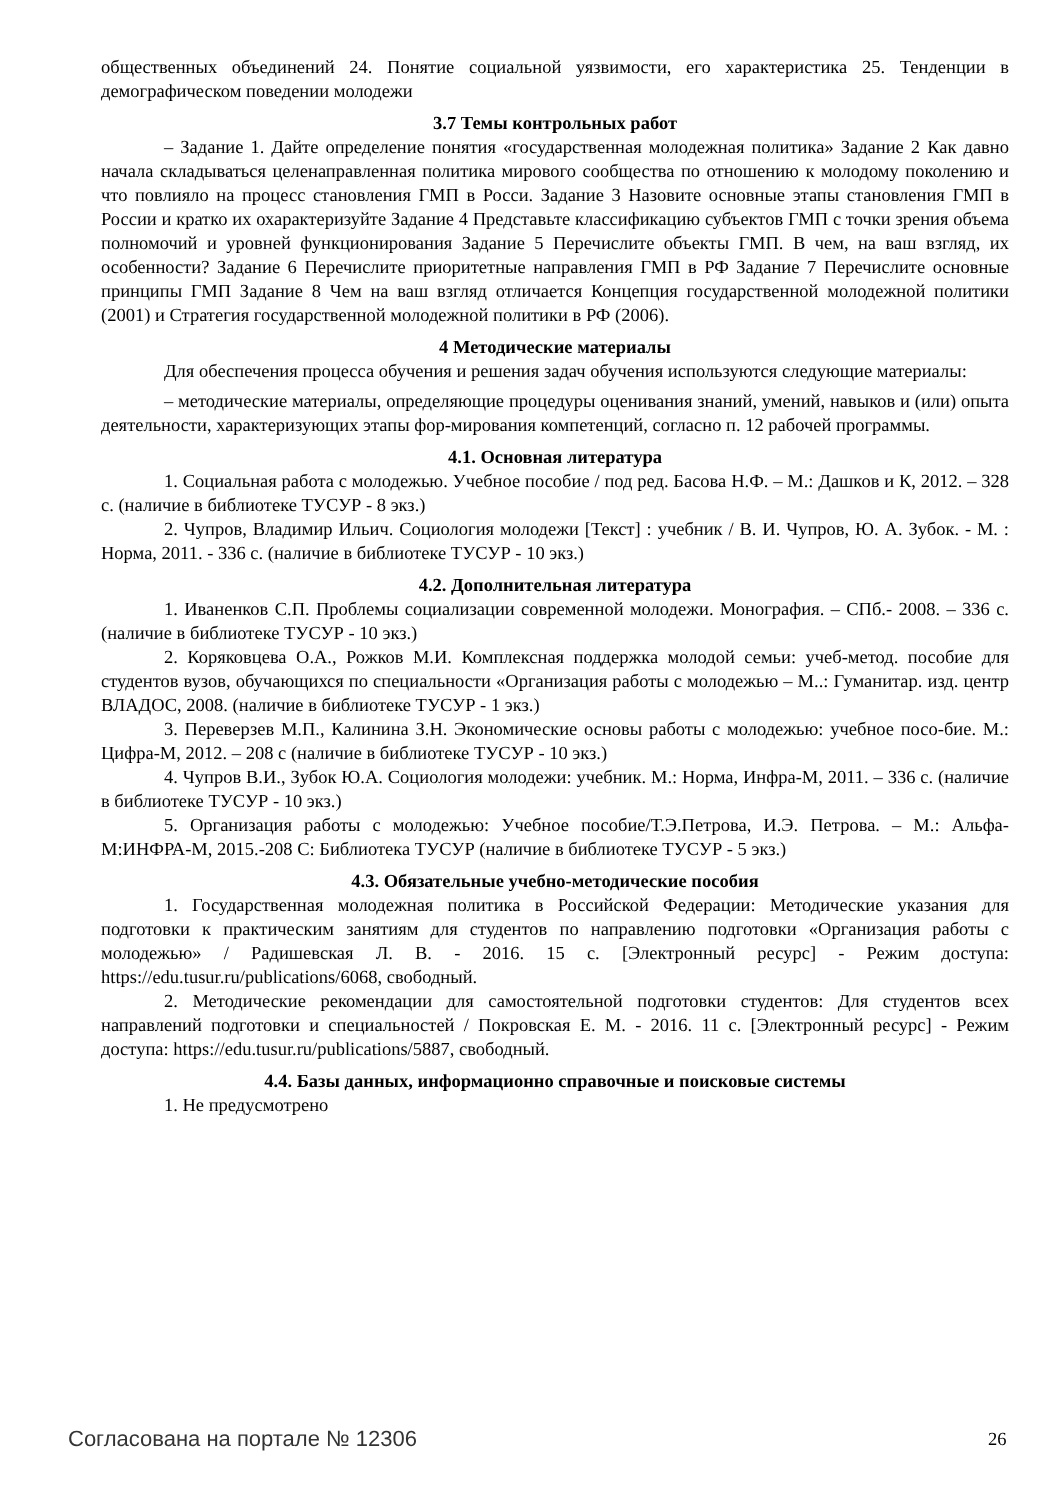общественных объединений 24. Понятие социальной уязвимости, его характеристика 25. Тенденции в демографическом поведении молодежи
3.7 Темы контрольных работ
– Задание 1. Дайте определение понятия «государственная молодежная политика» Задание 2 Как давно начала складываться целенаправленная политика мирового сообщества по отношению к молодому поколению и что повлияло на процесс становления ГМП в Росси. Задание 3 Назовите основные этапы становления ГМП в России и кратко их охарактеризуйте Задание 4 Представьте классификацию субъектов ГМП с точки зрения объема полномочий и уровней функционирования Задание 5 Перечислите объекты ГМП. В чем, на ваш взгляд, их особенности? Задание 6 Перечислите приоритетные направления ГМП в РФ Задание 7 Перечислите основные принципы ГМП Задание 8 Чем на ваш взгляд отличается Концепция государственной молодежной политики (2001) и Стратегия государственной молодежной политики в РФ (2006).
4 Методические материалы
Для обеспечения процесса обучения и решения задач обучения используются следующие материалы:
– методические материалы, определяющие процедуры оценивания знаний, умений, навыков и (или) опыта деятельности, характеризующих этапы фор-мирования компетенций, согласно п. 12 рабочей программы.
4.1. Основная литература
1. Социальная работа с молодежью. Учебное пособие / под ред. Басова Н.Ф. – М.: Дашков и К, 2012. – 328 с. (наличие в библиотеке ТУСУР - 8 экз.)
2. Чупров, Владимир Ильич. Социология молодежи [Текст] : учебник / В. И. Чупров, Ю. А. Зубок. - М. : Норма, 2011. - 336 с. (наличие в библиотеке ТУСУР - 10 экз.)
4.2. Дополнительная литература
1. Иваненков С.П. Проблемы социализации современной молодежи. Монография. – СПб.- 2008. – 336 с. (наличие в библиотеке ТУСУР - 10 экз.)
2. Коряковцева О.А., Рожков М.И. Комплексная поддержка молодой семьи: учеб-метод. пособие для студентов вузов, обучающихся по специальности «Организация работы с молодежью – М..: Гуманитар. изд. центр ВЛАДОС, 2008. (наличие в библиотеке ТУСУР - 1 экз.)
3. Переверзев М.П., Калинина З.Н. Экономические основы работы с молодежью: учебное посо-бие. М.: Цифра-М, 2012. – 208 с (наличие в библиотеке ТУСУР - 10 экз.)
4. Чупров В.И., Зубок Ю.А. Социология молодежи: учебник. М.: Норма, Инфра-М, 2011. – 336 с. (наличие в библиотеке ТУСУР - 10 экз.)
5. Организация работы с молодежью: Учебное пособие/Т.Э.Петрова, И.Э. Петрова. – М.: Альфа-М:ИНФРА-М, 2015.-208 С: Библиотека ТУСУР (наличие в библиотеке ТУСУР - 5 экз.)
4.3. Обязательные учебно-методические пособия
1. Государственная молодежная политика в Российской Федерации: Методические указания для подготовки к практическим занятиям для студентов по направлению подготовки «Организация работы с молодежью» / Радишевская Л. В. - 2016. 15 с. [Электронный ресурс] - Режим доступа: https://edu.tusur.ru/publications/6068, свободный.
2. Методические рекомендации для самостоятельной подготовки студентов: Для студентов всех направлений подготовки и специальностей / Покровская Е. М. - 2016. 11 с. [Электронный ресурс] - Режим доступа: https://edu.tusur.ru/publications/5887, свободный.
4.4. Базы данных, информационно справочные и поисковые системы
1. Не предусмотрено
Согласована на портале № 12306 26